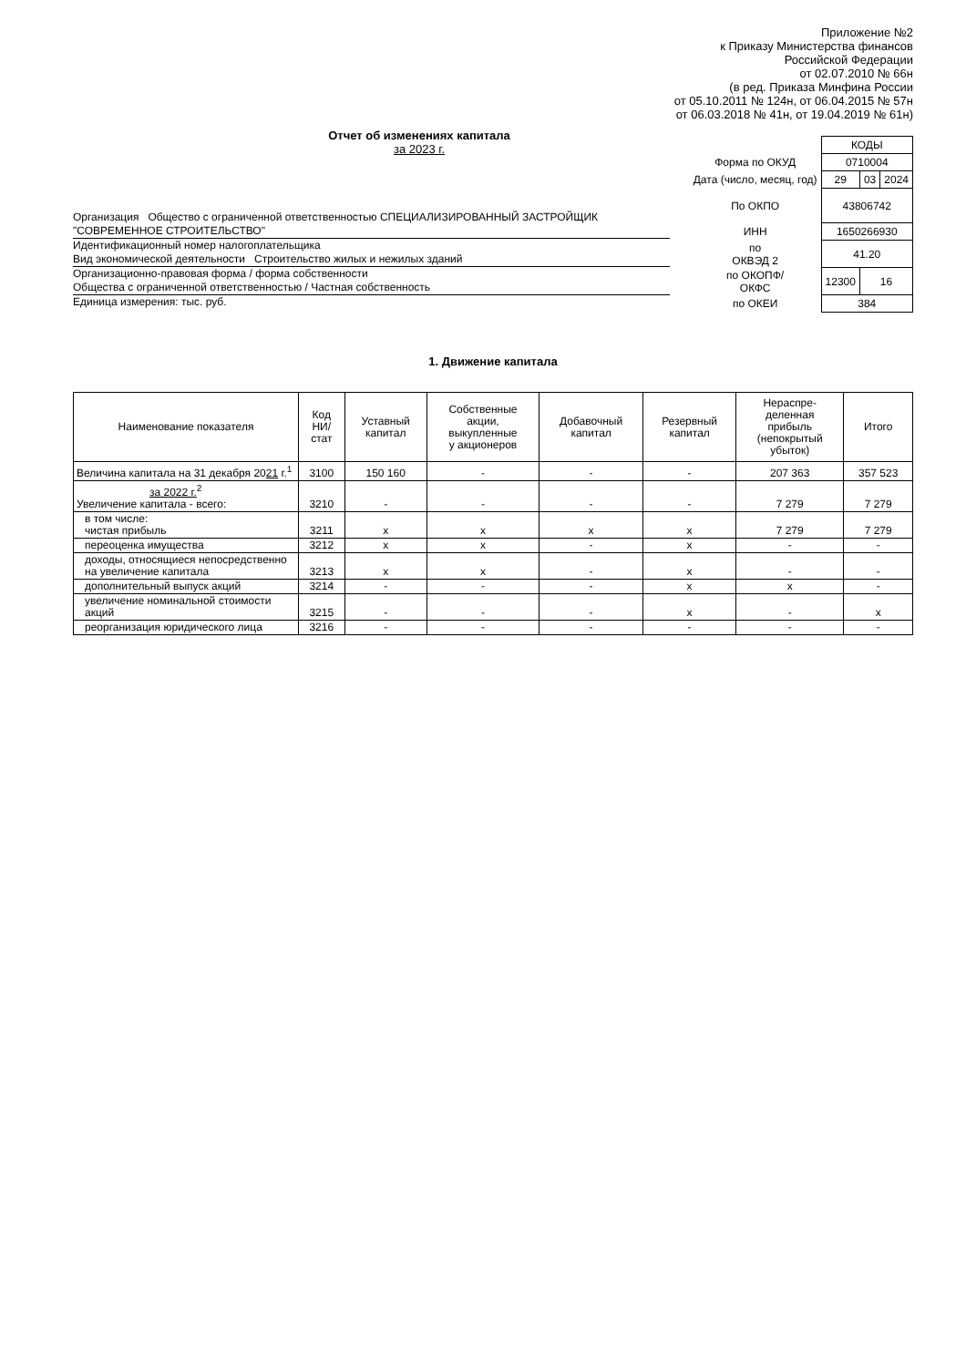Приложение №2
к Приказу Министерства финансов
Российской Федерации
от 02.07.2010 № 66н
(в ред. Приказа Минфина России
от 05.10.2011 № 124н, от 06.04.2015 № 57н
от 06.03.2018 № 41н, от 19.04.2019 № 61н)
Отчет об изменениях капитала
за 2023 г.
Организация Общество с ограниченной ответственностью СПЕЦИАЛИЗИРОВАННЫЙ ЗАСТРОЙЩИК "СОВРЕМЕННОЕ СТРОИТЕЛЬСТВО"
Идентификационный номер налогоплательщика
Вид экономической деятельности Строительство жилых и нежилых зданий
Организационно-правовая форма / форма собственности
Общества с ограниченной ответственностью / Частная собственность
Единица измерения: тыс. руб.
| | КОДЫ | | |
| Форма по ОКУД | 0710004 | | |
| Дата (число, месяц, год) | 29 | 03 | 2024 |
| По ОКПО | 43806742 | | |
| ИНН | 1650266930 | | |
| по ОКВЭД 2 | 41.20 | | |
| по ОКОПФ/ ОКФС | 12300 | 16 | |
| по ОКЕИ | 384 | | |
1. Движение капитала
| Наименование показателя | Код НИ/ стат | Уставный капитал | Собственные акции, выкупленные у акционеров | Добавочный капитал | Резервный капитал | Нераспре- деленная прибыль (непокрытый убыток) | Итого |
| --- | --- | --- | --- | --- | --- | --- | --- |
| Величина капитала на 31 декабря 20 21 г.<sup>1</sup> | 3100 | 150 160 | - | - | - | 207 363 | 357 523 |
| за 2022 г.<sup>2</sup> Увеличение капитала - всего: | 3210 | - | - | - | - | 7 279 | 7 279 |
| в том числе: чистая прибыль | 3211 | x | x | x | x | 7 279 | 7 279 |
| переоценка имущества | 3212 | x | x | - | x | - | - |
| доходы, относящиеся непосредственно на увеличение капитала | 3213 | x | x | - | x | - | - |
| дополнительный выпуск акций | 3214 | - | - | - | x | x | - |
| увеличение номинальной стоимости акций | 3215 | - | - | - | x | - | x |
| реорганизация юридического лица | 3216 | - | - | - | - | - | - |